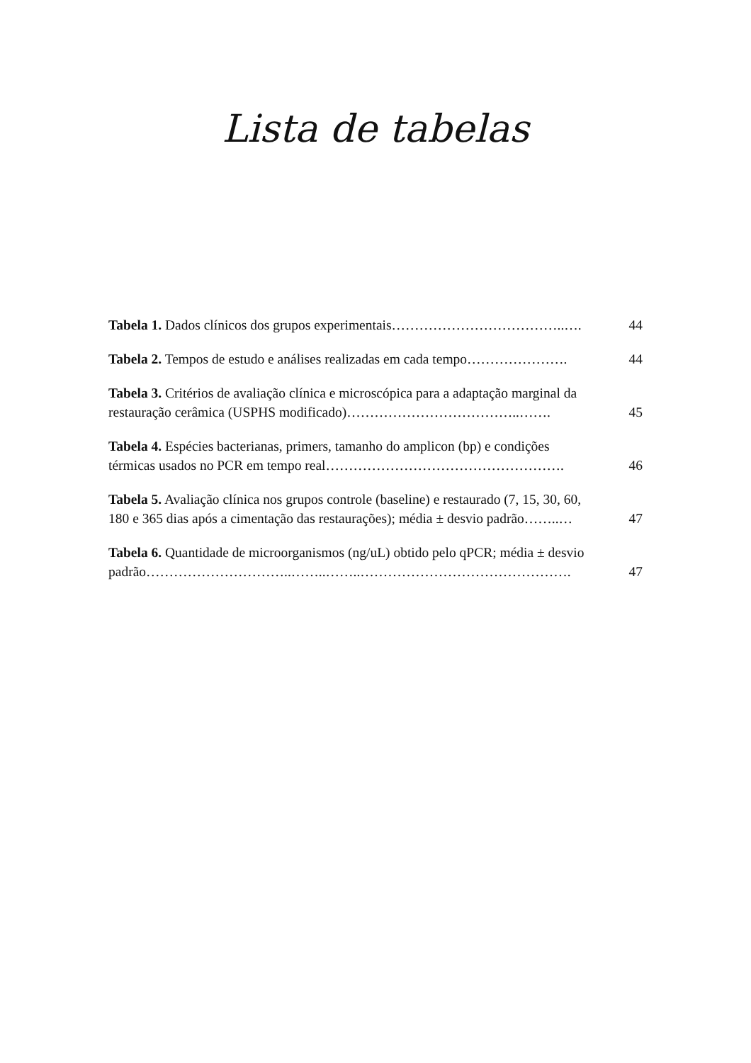Lista de tabelas
Tabela 1. Dados clínicos dos grupos experimentais………………………………..…. 44
Tabela 2. Tempos de estudo e análises realizadas em cada tempo…………………. 44
Tabela 3. Critérios de avaliação clínica e microscópica para a adaptação marginal da
restauração cerâmica (USPHS modificado)………………………………..……. 45
Tabela 4. Espécies bacterianas, primers, tamanho do amplicon (bp) e condições
térmicas usados no PCR em tempo real……………………………………………. 46
Tabela 5. Avaliação clínica nos grupos controle (baseline) e restaurado (7, 15, 30, 60,
180 e 365 dias após a cimentação das restaurações); média ± desvio padrão……..… 47
Tabela 6. Quantidade de microorganismos (ng/uL) obtido pelo qPCR; média ± desvio
padrão…………………………..……..……..………………………………………. 47